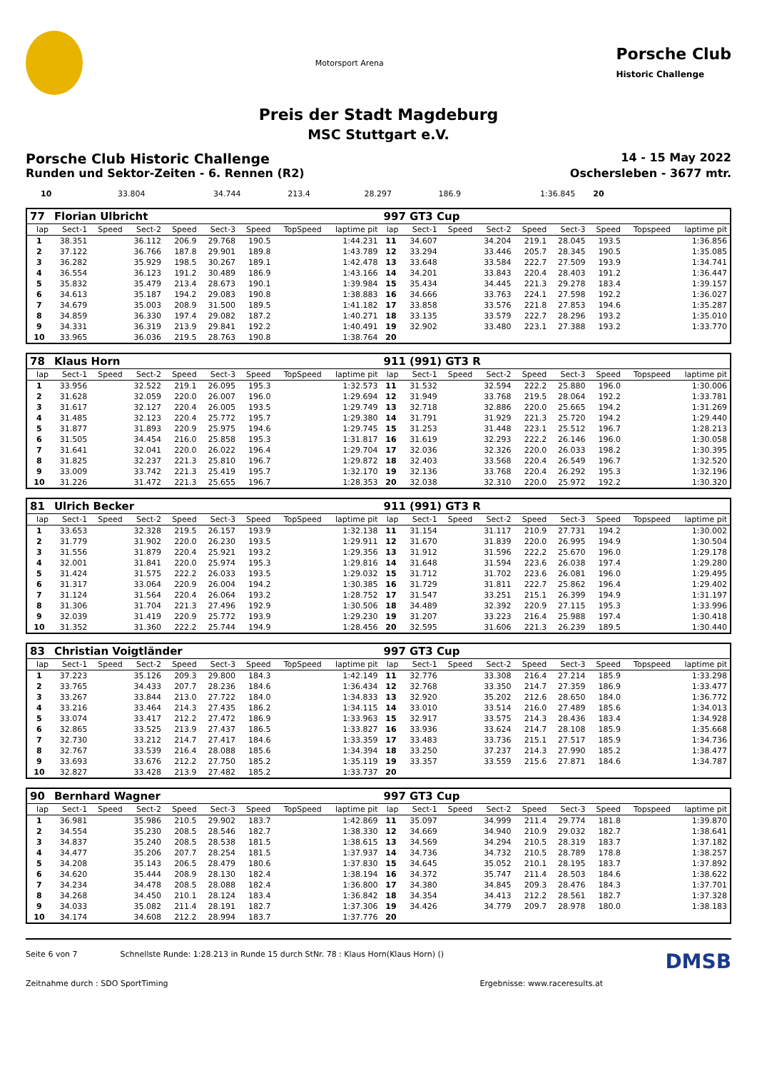Motorsport Arena
Porsche Club
Historic Challenge
Preis der Stadt Magdeburg
MSC Stuttgart e.V.
Porsche Club Historic Challenge 14 - 15 May 2022
Runden und Sektor-Zeiten - 6. Rennen (R2) Oschersleben - 3677 mtr.
| 10 | 33.804 | | 34.744 | 213.4 | 28.297 | 186.9 | | 1:36.845 | 20 | | | | | | | | |
| 77 | Florian Ulbricht | | | | | | | | 997 GT3 Cup | | | | | | | | |
| lap | Sect-1 | Speed | Sect-2 | Speed | Sect-3 | Speed | TopSpeed | laptime pit | lap | Sect-1 | Speed | Sect-2 | Speed | Sect-3 | Speed | Topspeed | laptime pit |
| 1 | 38.351 | | 36.112 | 206.9 | 29.768 | 190.5 | | 1:44.231 | 11 | 34.607 | | 34.204 | 219.1 | 28.045 | 193.5 | | 1:36.856 |
| 2 | 37.122 | | 36.766 | 187.8 | 29.901 | 189.8 | | 1:43.789 | 12 | 33.294 | | 33.446 | 205.7 | 28.345 | 190.5 | | 1:35.085 |
| 3 | 36.282 | | 35.929 | 198.5 | 30.267 | 189.1 | | 1:42.478 | 13 | 33.648 | | 33.584 | 222.7 | 27.509 | 193.9 | | 1:34.741 |
| 4 | 36.554 | | 36.123 | 191.2 | 30.489 | 186.9 | | 1:43.166 | 14 | 34.201 | | 33.843 | 220.4 | 28.403 | 191.2 | | 1:36.447 |
| 5 | 35.832 | | 35.479 | 213.4 | 28.673 | 190.1 | | 1:39.984 | 15 | 35.434 | | 34.445 | 221.3 | 29.278 | 183.4 | | 1:39.157 |
| 6 | 34.613 | | 35.187 | 194.2 | 29.083 | 190.8 | | 1:38.883 | 16 | 34.666 | | 33.763 | 224.1 | 27.598 | 192.2 | | 1:36.027 |
| 7 | 34.679 | | 35.003 | 208.9 | 31.500 | 189.5 | | 1:41.182 | 17 | 33.858 | | 33.576 | 221.8 | 27.853 | 194.6 | | 1:35.287 |
| 8 | 34.859 | | 36.330 | 197.4 | 29.082 | 187.2 | | 1:40.271 | 18 | 33.135 | | 33.579 | 222.7 | 28.296 | 193.2 | | 1:35.010 |
| 9 | 34.331 | | 36.319 | 213.9 | 29.841 | 192.2 | | 1:40.491 | 19 | 32.902 | | 33.480 | 223.1 | 27.388 | 193.2 | | 1:33.770 |
| 10 | 33.965 | | 36.036 | 219.5 | 28.763 | 190.8 | | 1:38.764 | 20 | | | | | | | | |
| 78 | Klaus Horn | | | | | | | | 911 (991) GT3 R | | | | | | | | |
| lap | Sect-1 | Speed | Sect-2 | Speed | Sect-3 | Speed | TopSpeed | laptime pit | lap | Sect-1 | Speed | Sect-2 | Speed | Sect-3 | Speed | Topspeed | laptime pit |
| 1 | 33.956 | | 32.522 | 219.1 | 26.095 | 195.3 | | 1:32.573 | 11 | 31.532 | | 32.594 | 222.2 | 25.880 | 196.0 | | 1:30.006 |
| 2 | 31.628 | | 32.059 | 220.0 | 26.007 | 196.0 | | 1:29.694 | 12 | 31.949 | | 33.768 | 219.5 | 28.064 | 192.2 | | 1:33.781 |
| 3 | 31.617 | | 32.127 | 220.4 | 26.005 | 193.5 | | 1:29.749 | 13 | 32.718 | | 32.886 | 220.0 | 25.665 | 194.2 | | 1:31.269 |
| 4 | 31.485 | | 32.123 | 220.4 | 25.772 | 195.7 | | 1:29.380 | 14 | 31.791 | | 31.929 | 221.3 | 25.720 | 194.2 | | 1:29.440 |
| 5 | 31.877 | | 31.893 | 220.9 | 25.975 | 194.6 | | 1:29.745 | 15 | 31.253 | | 31.448 | 223.1 | 25.512 | 196.7 | | 1:28.213 |
| 6 | 31.505 | | 34.454 | 216.0 | 25.858 | 195.3 | | 1:31.817 | 16 | 31.619 | | 32.293 | 222.2 | 26.146 | 196.0 | | 1:30.058 |
| 7 | 31.641 | | 32.041 | 220.0 | 26.022 | 196.4 | | 1:29.704 | 17 | 32.036 | | 32.326 | 220.0 | 26.033 | 198.2 | | 1:30.395 |
| 8 | 31.825 | | 32.237 | 221.3 | 25.810 | 196.7 | | 1:29.872 | 18 | 32.403 | | 33.568 | 220.4 | 26.549 | 196.7 | | 1:32.520 |
| 9 | 33.009 | | 33.742 | 221.3 | 25.419 | 195.7 | | 1:32.170 | 19 | 32.136 | | 33.768 | 220.4 | 26.292 | 195.3 | | 1:32.196 |
| 10 | 31.226 | | 31.472 | 221.3 | 25.655 | 196.7 | | 1:28.353 | 20 | 32.038 | | 32.310 | 220.0 | 25.972 | 192.2 | | 1:30.320 |
| 81 | Ulrich Becker | | | | | | | | 911 (991) GT3 R | | | | | | | | |
| lap | Sect-1 | Speed | Sect-2 | Speed | Sect-3 | Speed | TopSpeed | laptime pit | lap | Sect-1 | Speed | Sect-2 | Speed | Sect-3 | Speed | Topspeed | laptime pit |
| 1 | 33.653 | | 32.328 | 219.5 | 26.157 | 193.9 | | 1:32.138 | 11 | 31.154 | | 31.117 | 210.9 | 27.731 | 194.2 | | 1:30.002 |
| 2 | 31.779 | | 31.902 | 220.0 | 26.230 | 193.5 | | 1:29.911 | 12 | 31.670 | | 31.839 | 220.0 | 26.995 | 194.9 | | 1:30.504 |
| 3 | 31.556 | | 31.879 | 220.4 | 25.921 | 193.2 | | 1:29.356 | 13 | 31.912 | | 31.596 | 222.2 | 25.670 | 196.0 | | 1:29.178 |
| 4 | 32.001 | | 31.841 | 220.0 | 25.974 | 195.3 | | 1:29.816 | 14 | 31.648 | | 31.594 | 223.6 | 26.038 | 197.4 | | 1:29.280 |
| 5 | 31.424 | | 31.575 | 222.2 | 26.033 | 193.5 | | 1:29.032 | 15 | 31.712 | | 31.702 | 223.6 | 26.081 | 196.0 | | 1:29.495 |
| 6 | 31.317 | | 33.064 | 220.9 | 26.004 | 194.2 | | 1:30.385 | 16 | 31.729 | | 31.811 | 222.7 | 25.862 | 196.4 | | 1:29.402 |
| 7 | 31.124 | | 31.564 | 220.4 | 26.064 | 193.2 | | 1:28.752 | 17 | 31.547 | | 33.251 | 215.1 | 26.399 | 194.9 | | 1:31.197 |
| 8 | 31.306 | | 31.704 | 221.3 | 27.496 | 192.9 | | 1:30.506 | 18 | 34.489 | | 32.392 | 220.9 | 27.115 | 195.3 | | 1:33.996 |
| 9 | 32.039 | | 31.419 | 220.9 | 25.772 | 193.9 | | 1:29.230 | 19 | 31.207 | | 33.223 | 216.4 | 25.988 | 197.4 | | 1:30.418 |
| 10 | 31.352 | | 31.360 | 222.2 | 25.744 | 194.9 | | 1:28.456 | 20 | 32.595 | | 31.606 | 221.3 | 26.239 | 189.5 | | 1:30.440 |
| 83 | Christian Voigtländer | | | | | | | | 997 GT3 Cup | | | | | | | | |
| lap | Sect-1 | Speed | Sect-2 | Speed | Sect-3 | Speed | TopSpeed | laptime pit | lap | Sect-1 | Speed | Sect-2 | Speed | Sect-3 | Speed | Topspeed | laptime pit |
| 1 | 37.223 | | 35.126 | 209.3 | 29.800 | 184.3 | | 1:42.149 | 11 | 32.776 | | 33.308 | 216.4 | 27.214 | 185.9 | | 1:33.298 |
| 2 | 33.765 | | 34.433 | 207.7 | 28.236 | 184.6 | | 1:36.434 | 12 | 32.768 | | 33.350 | 214.7 | 27.359 | 186.9 | | 1:33.477 |
| 3 | 33.267 | | 33.844 | 213.0 | 27.722 | 184.0 | | 1:34.833 | 13 | 32.920 | | 35.202 | 212.6 | 28.650 | 184.0 | | 1:36.772 |
| 4 | 33.216 | | 33.464 | 214.3 | 27.435 | 186.2 | | 1:34.115 | 14 | 33.010 | | 33.514 | 216.0 | 27.489 | 185.6 | | 1:34.013 |
| 5 | 33.074 | | 33.417 | 212.2 | 27.472 | 186.9 | | 1:33.963 | 15 | 32.917 | | 33.575 | 214.3 | 28.436 | 183.4 | | 1:34.928 |
| 6 | 32.865 | | 33.525 | 213.9 | 27.437 | 186.5 | | 1:33.827 | 16 | 33.936 | | 33.624 | 214.7 | 28.108 | 185.9 | | 1:35.668 |
| 7 | 32.730 | | 33.212 | 214.7 | 27.417 | 184.6 | | 1:33.359 | 17 | 33.483 | | 33.736 | 215.1 | 27.517 | 185.9 | | 1:34.736 |
| 8 | 32.767 | | 33.539 | 216.4 | 28.088 | 185.6 | | 1:34.394 | 18 | 33.250 | | 37.237 | 214.3 | 27.990 | 185.2 | | 1:38.477 |
| 9 | 33.693 | | 33.676 | 212.2 | 27.750 | 185.2 | | 1:35.119 | 19 | 33.357 | | 33.559 | 215.6 | 27.871 | 184.6 | | 1:34.787 |
| 10 | 32.827 | | 33.428 | 213.9 | 27.482 | 185.2 | | 1:33.737 | 20 | | | | | | | | |
| 90 | Bernhard Wagner | | | | | | | | 997 GT3 Cup | | | | | | | | |
| lap | Sect-1 | Speed | Sect-2 | Speed | Sect-3 | Speed | TopSpeed | laptime pit | lap | Sect-1 | Speed | Sect-2 | Speed | Sect-3 | Speed | Topspeed | laptime pit |
| 1 | 36.981 | | 35.986 | 210.5 | 29.902 | 183.7 | | 1:42.869 | 11 | 35.097 | | 34.999 | 211.4 | 29.774 | 181.8 | | 1:39.870 |
| 2 | 34.554 | | 35.230 | 208.5 | 28.546 | 182.7 | | 1:38.330 | 12 | 34.669 | | 34.940 | 210.9 | 29.032 | 182.7 | | 1:38.641 |
| 3 | 34.837 | | 35.240 | 208.5 | 28.538 | 181.5 | | 1:38.615 | 13 | 34.569 | | 34.294 | 210.5 | 28.319 | 183.7 | | 1:37.182 |
| 4 | 34.477 | | 35.206 | 207.7 | 28.254 | 181.5 | | 1:37.937 | 14 | 34.736 | | 34.732 | 210.5 | 28.789 | 178.8 | | 1:38.257 |
| 5 | 34.208 | | 35.143 | 206.5 | 28.479 | 180.6 | | 1:37.830 | 15 | 34.645 | | 35.052 | 210.1 | 28.195 | 183.7 | | 1:37.892 |
| 6 | 34.620 | | 35.444 | 208.9 | 28.130 | 182.4 | | 1:38.194 | 16 | 34.372 | | 35.747 | 211.4 | 28.503 | 184.6 | | 1:38.622 |
| 7 | 34.234 | | 34.478 | 208.5 | 28.088 | 182.4 | | 1:36.800 | 17 | 34.380 | | 34.845 | 209.3 | 28.476 | 184.3 | | 1:37.701 |
| 8 | 34.268 | | 34.450 | 210.1 | 28.124 | 183.4 | | 1:36.842 | 18 | 34.354 | | 34.413 | 212.2 | 28.561 | 182.7 | | 1:37.328 |
| 9 | 34.033 | | 35.082 | 211.4 | 28.191 | 182.7 | | 1:37.306 | 19 | 34.426 | | 34.779 | 209.7 | 28.978 | 180.0 | | 1:38.183 |
| 10 | 34.174 | | 34.608 | 212.2 | 28.994 | 183.7 | | 1:37.776 | 20 | | | | | | | | |
Seite 6 von 7 Schnellste Runde: 1:28.213 in Runde 15 durch StNr. 78 : Klaus Horn(Klaus Horn) () DMSB
Zeitnahme durch : SDO SportTiming Ergebnisse: www.raceresults.at